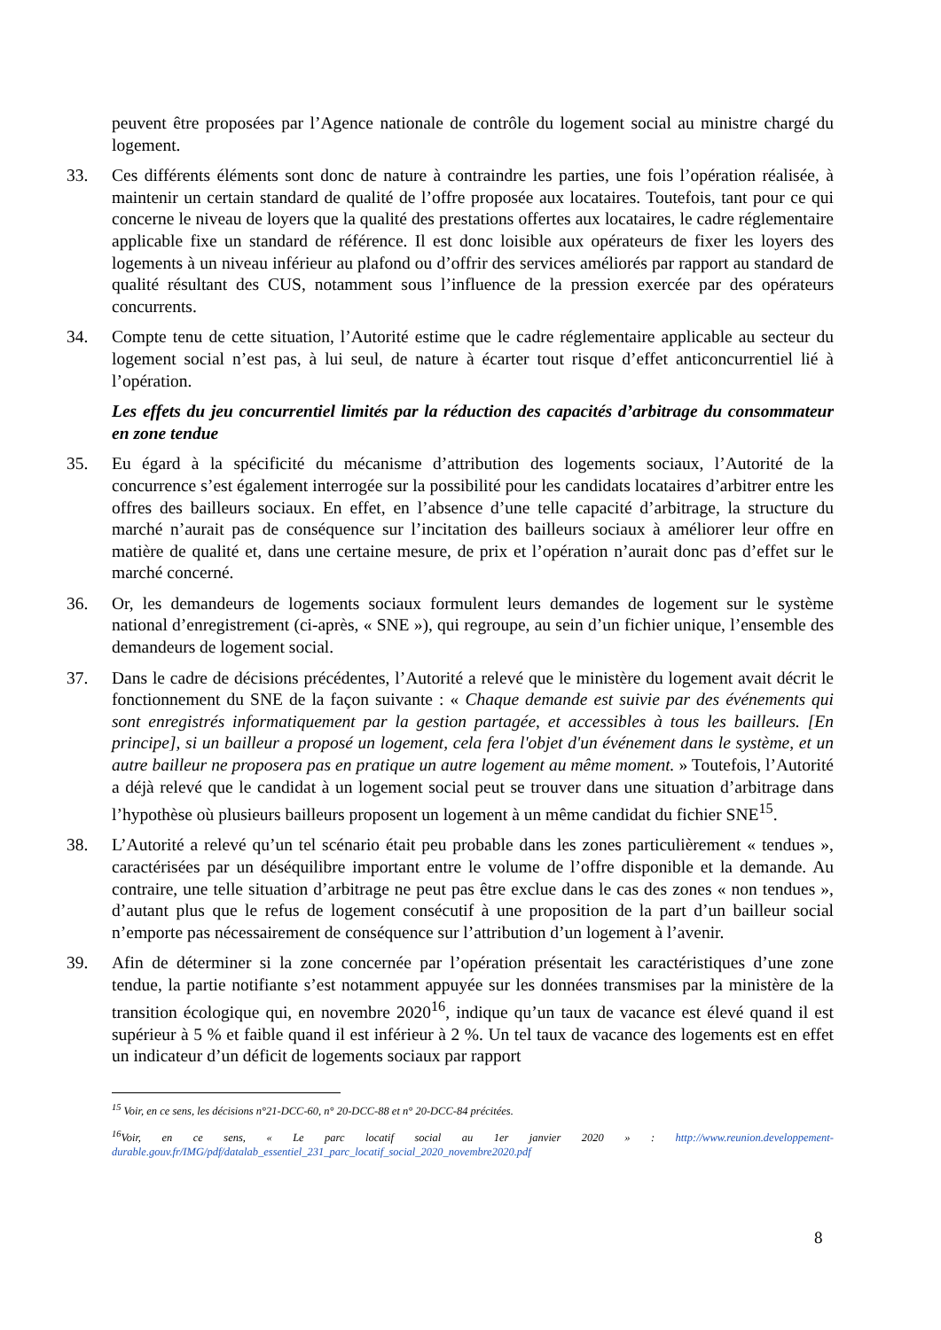peuvent être proposées par l’Agence nationale de contrôle du logement social au ministre chargé du logement.
33. Ces différents éléments sont donc de nature à contraindre les parties, une fois l’opération réalisée, à maintenir un certain standard de qualité de l’offre proposée aux locataires. Toutefois, tant pour ce qui concerne le niveau de loyers que la qualité des prestations offertes aux locataires, le cadre réglementaire applicable fixe un standard de référence. Il est donc loisible aux opérateurs de fixer les loyers des logements à un niveau inférieur au plafond ou d’offrir des services améliorés par rapport au standard de qualité résultant des CUS, notamment sous l’influence de la pression exercée par des opérateurs concurrents.
34. Compte tenu de cette situation, l’Autorité estime que le cadre réglementaire applicable au secteur du logement social n’est pas, à lui seul, de nature à écarter tout risque d’effet anticoncurrentiel lié à l’opération.
Les effets du jeu concurrentiel limités par la réduction des capacités d’arbitrage du consommateur en zone tendue
35. Eu égard à la spécificité du mécanisme d’attribution des logements sociaux, l’Autorité de la concurrence s’est également interrogée sur la possibilité pour les candidats locataires d’arbitrer entre les offres des bailleurs sociaux. En effet, en l’absence d’une telle capacité d’arbitrage, la structure du marché n’aurait pas de conséquence sur l’incitation des bailleurs sociaux à améliorer leur offre en matière de qualité et, dans une certaine mesure, de prix et l’opération n’aurait donc pas d’effet sur le marché concerné.
36. Or, les demandeurs de logements sociaux formulent leurs demandes de logement sur le système national d’enregistrement (ci-après, « SNE »), qui regroupe, au sein d’un fichier unique, l’ensemble des demandeurs de logement social.
37. Dans le cadre de décisions précédentes, l’Autorité a relevé que le ministère du logement avait décrit le fonctionnement du SNE de la façon suivante : « Chaque demande est suivie par des événements qui sont enregistrés informatiquement par la gestion partagée, et accessibles à tous les bailleurs. [En principe], si un bailleur a proposé un logement, cela fera l'objet d'un événement dans le système, et un autre bailleur ne proposera pas en pratique un autre logement au même moment. » Toutefois, l’Autorité a déjà relevé que le candidat à un logement social peut se trouver dans une situation d’arbitrage dans l’hypothèse où plusieurs bailleurs proposent un logement à un même candidat du fichier SNE<sup>15</sup>.
38. L’Autorité a relevé qu’un tel scénario était peu probable dans les zones particulièrement « tendues », caractérisées par un déséquilibre important entre le volume de l’offre disponible et la demande. Au contraire, une telle situation d’arbitrage ne peut pas être exclue dans le cas des zones « non tendues », d’autant plus que le refus de logement consécutif à une proposition de la part d’un bailleur social n’emporte pas nécessairement de conséquence sur l’attribution d’un logement à l’avenir.
39. Afin de déterminer si la zone concernée par l’opération présentait les caractéristiques d’une zone tendue, la partie notifiante s’est notamment appuyée sur les données transmises par la ministère de la transition écologique qui, en novembre 2020<sup>16</sup>, indique qu’un taux de vacance est élevé quand il est supérieur à 5 % et faible quand il est inférieur à 2 %. Un tel taux de vacance des logements est en effet un indicateur d’un déficit de logements sociaux par rapport
<sup>15</sup> Voir, en ce sens, les décisions n°21-DCC-60, n° 20-DCC-88 et n° 20-DCC-84 précitées.
<sup>16</sup> Voir, en ce sens, « Le parc locatif social au 1er janvier 2020 » : http://www.reunion.developpement-durable.gouv.fr/IMG/pdf/datalab_essentiel_231_parc_locatif_social_2020_novembre2020.pdf
8